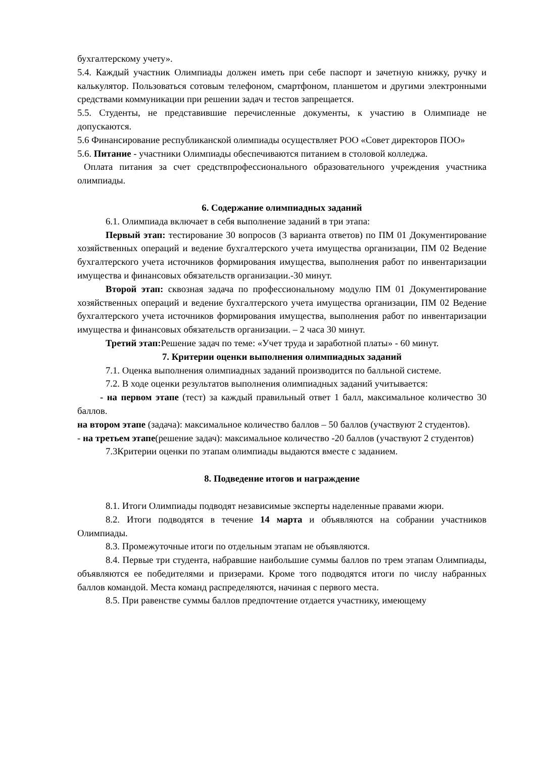бухгалтерскому учету».
5.4. Каждый участник Олимпиады должен иметь при себе паспорт и зачетную книжку, ручку и калькулятор. Пользоваться сотовым телефоном, смартфоном, планшетом и другими электронными средствами коммуникации при решении задач и тестов запрещается.
5.5. Студенты, не представившие перечисленные документы, к участию в Олимпиаде не допускаются.
5.6 Финансирование республиканской олимпиады осуществляет РОО «Совет директоров ПОО»
5.6. Питание - участники Олимпиады обеспечиваются питанием в столовой колледжа.
Оплата питания за счет средствпрофессионального образовательного учреждения участника олимпиады.
6. Содержание олимпиадных заданий
6.1. Олимпиада включает в себя выполнение заданий в три этапа:
Первый этап: тестирование 30 вопросов (3 варианта ответов) по ПМ 01 Документирование хозяйственных операций и ведение бухгалтерского учета имущества организации, ПМ 02 Ведение бухгалтерского учета источников формирования имущества, выполнения работ по инвентаризации имущества и финансовых обязательств организации.-30 минут.
Второй этап: сквозная задача по профессиональному модулю ПМ 01 Документирование хозяйственных операций и ведение бухгалтерского учета имущества организации, ПМ 02 Ведение бухгалтерского учета источников формирования имущества, выполнения работ по инвентаризации имущества и финансовых обязательств организации. – 2 часа 30 минут.
Третий этап: Решение задач по теме: «Учет труда и заработной платы» - 60 минут.
7. Критерии оценки выполнения олимпиадных заданий
7.1. Оценка выполнения олимпиадных заданий производится по балльной системе.
7.2. В ходе оценки результатов выполнения олимпиадных заданий учитывается:
- на первом этапе (тест) за каждый правильный ответ 1 балл, максимальное количество 30 баллов.
на втором этапе (задача): максимальное количество баллов – 50 баллов (участвуют 2 студентов).
- на третьем этапе(решение задач): максимальное количество -20 баллов (участвуют 2 студентов)
7.3Критерии оценки по этапам олимпиады выдаются вместе с заданием.
8. Подведение итогов и награждение
8.1. Итоги Олимпиады подводят независимые эксперты наделенные правами жюри.
8.2. Итоги подводятся в течение 14 марта и объявляются на собрании участников Олимпиады.
8.3. Промежуточные итоги по отдельным этапам не объявляются.
8.4. Первые три студента, набравшие наибольшие суммы баллов по трем этапам Олимпиады, объявляются ее победителями и призерами. Кроме того подводятся итоги по числу набранных баллов командой. Места команд распределяются, начиная с первого места.
8.5. При равенстве суммы баллов предпочтение отдается участнику, имеющему